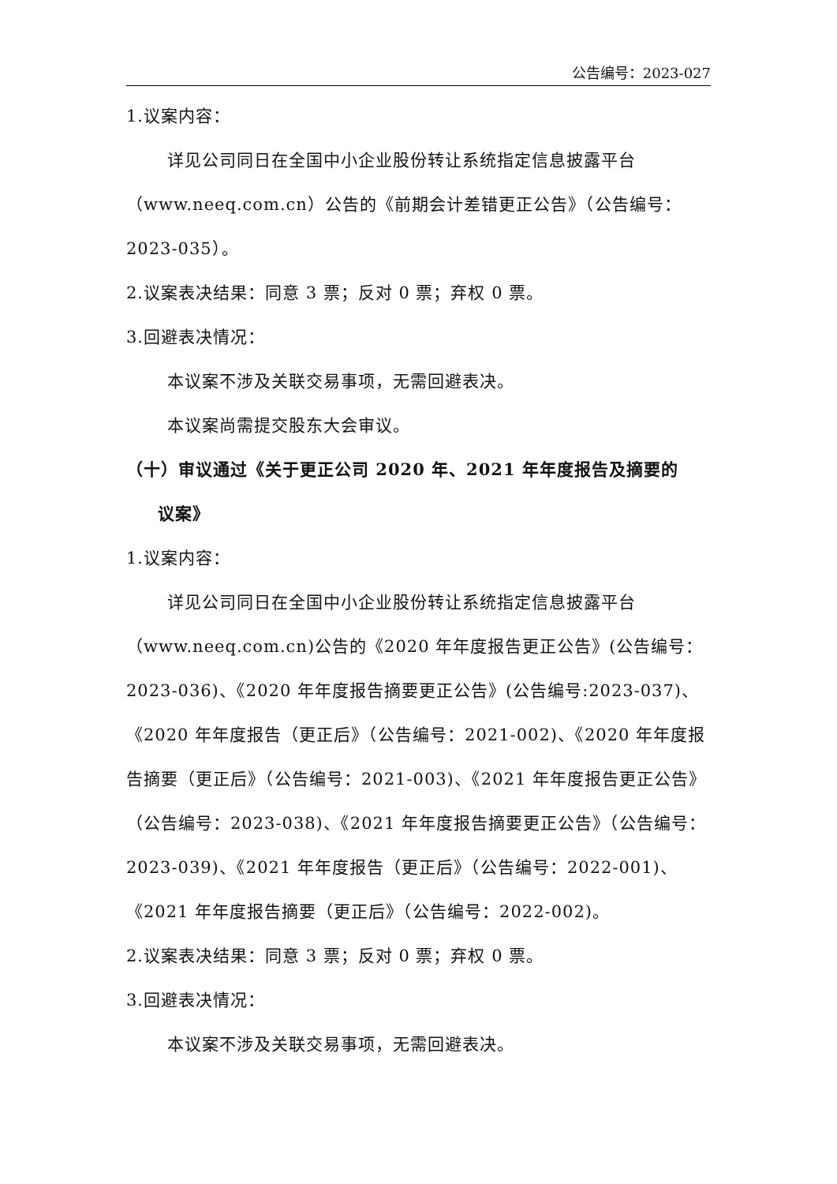公告编号：2023-027
1.议案内容：
详见公司同日在全国中小企业股份转让系统指定信息披露平台（www.neeq.com.cn）公告的《前期会计差错更正公告》（公告编号：2023-035）。
2.议案表决结果：同意 3 票；反对 0 票；弃权 0 票。
3.回避表决情况：
本议案不涉及关联交易事项，无需回避表决。
本议案尚需提交股东大会审议。
（十）审议通过《关于更正公司 2020 年、2021 年年度报告及摘要的
议案》
1.议案内容：
详见公司同日在全国中小企业股份转让系统指定信息披露平台（www.neeq.com.cn)公告的《2020 年年度报告更正公告》(公告编号：2023-036)、《2020 年年度报告摘要更正公告》(公告编号:2023-037)、《2020 年年度报告（更正后》（公告编号：2021-002)、《2020 年年度报告摘要（更正后》（公告编号：2021-003)、《2021 年年度报告更正公告》（公告编号：2023-038)、《2021 年年度报告摘要更正公告》（公告编号：2023-039)、《2021 年年度报告（更正后》（公告编号：2022-001)、《2021 年年度报告摘要（更正后》（公告编号：2022-002)。
2.议案表决结果：同意 3 票；反对 0 票；弃权 0 票。
3.回避表决情况：
本议案不涉及关联交易事项，无需回避表决。